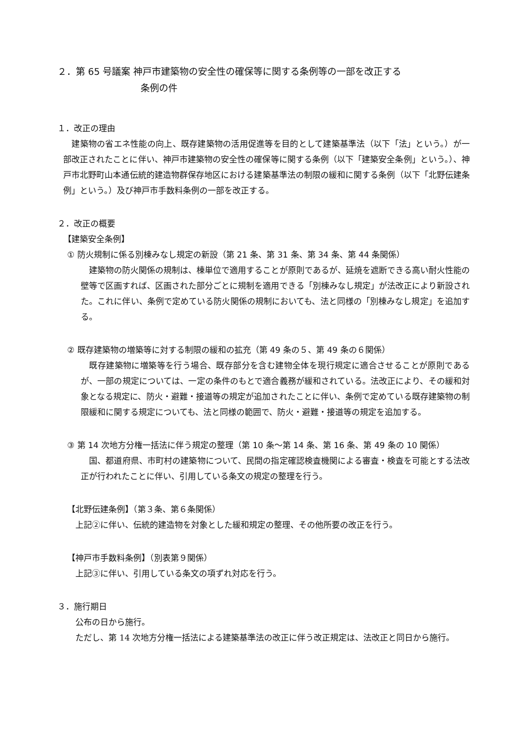２．第 65 号議案 神戸市建築物の安全性の確保等に関する条例等の一部を改正する
条例の件
１．改正の理由
　建築物の省エネ性能の向上、既存建築物の活用促進等を目的として建築基準法（以下「法」という。）が一部改正されたことに伴い、神戸市建築物の安全性の確保等に関する条例（以下「建築安全条例」という。）、神戸市北野町山本通伝統的建造物群保存地区における建築基準法の制限の緩和に関する条例（以下「北野伝建条例」という。）及び神戸市手数料条例の一部を改正する。
２．改正の概要
【建築安全条例】
① 防火規制に係る別棟みなし規定の新設（第 21 条、第 31 条、第 34 条、第 44 条関係）
　建築物の防火関係の規制は、棟単位で適用することが原則であるが、延焼を遮断できる高い耐火性能の壁等で区画すれば、区画された部分ごとに規制を適用できる「別棟みなし規定」が法改正により新設された。これに伴い、条例で定めている防火関係の規制においても、法と同様の「別棟みなし規定」を追加する。
② 既存建築物の増築等に対する制限の緩和の拡充（第 49 条の５、第 49 条の６関係）
　既存建築物に増築等を行う場合、既存部分を含む建物全体を現行規定に適合させることが原則であるが、一部の規定については、一定の条件のもとで適合義務が緩和されている。法改正により、その緩和対象となる規定に、防火・避難・接道等の規定が追加されたことに伴い、条例で定めている既存建築物の制限緩和に関する規定についても、法と同様の範囲で、防火・避難・接道等の規定を追加する。
③ 第 14 次地方分権一括法に伴う規定の整理（第 10 条～第 14 条、第 16 条、第 49 条の 10 関係）
　国、都道府県、市町村の建築物について、民間の指定確認検査機関による審査・検査を可能とする法改正が行われたことに伴い、引用している条文の規定の整理を行う。
【北野伝建条例】（第３条、第６条関係）
　上記②に伴い、伝統的建造物を対象とした緩和規定の整理、その他所要の改正を行う。
【神戸市手数料条例】（別表第９関係）
　上記③に伴い、引用している条文の項ずれ対応を行う。
３．施行期日
　公布の日から施行。
　ただし、第 14 次地方分権一括法による建築基準法の改正に伴う改正規定は、法改正と同日から施行。